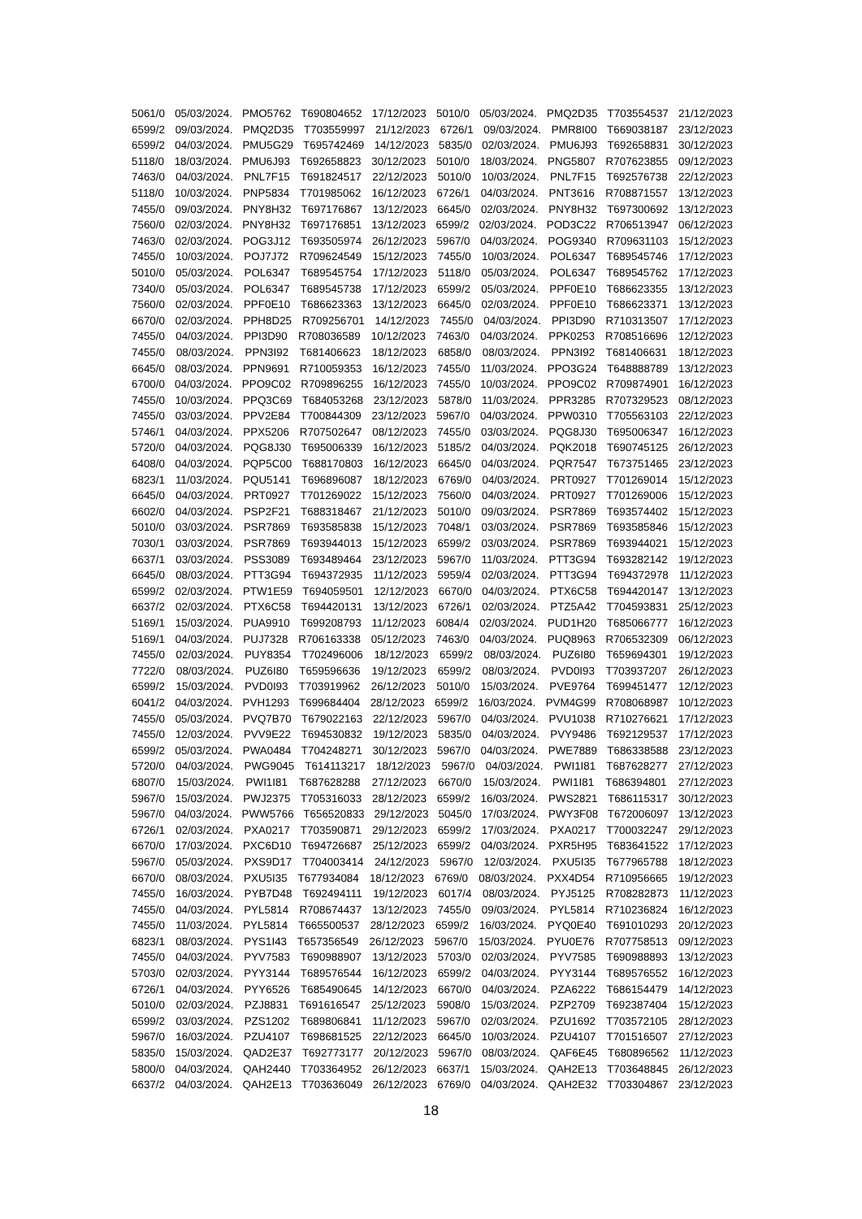5061/0 05/03/2024. PMO5762 T690804652 17/12/2023 5010/0 05/03/2024. PMQ2D35 T703554537 21/12/2023
6599/2 09/03/2024. PMQ2D35 T703559997 21/12/2023 6726/1 09/03/2024. PMR8I00 T669038187 23/12/2023
6599/2 04/03/2024. PMU5G29 T695742469 14/12/2023 5835/0 02/03/2024. PMU6J93 T692658831 30/12/2023
5118/0 18/03/2024. PMU6J93 T692658823 30/12/2023 5010/0 18/03/2024. PNG5807 R707623855 09/12/2023
7463/0 04/03/2024. PNL7F15 T691824517 22/12/2023 5010/0 10/03/2024. PNL7F15 T692576738 22/12/2023
5118/0 10/03/2024. PNP5834 T701985062 16/12/2023 6726/1 04/03/2024. PNT3616 R708871557 13/12/2023
7455/0 09/03/2024. PNY8H32 T697176867 13/12/2023 6645/0 02/03/2024. PNY8H32 T697300692 13/12/2023
7560/0 02/03/2024. PNY8H32 T697176851 13/12/2023 6599/2 02/03/2024. POD3C22 R706513947 06/12/2023
7463/0 02/03/2024. POG3J12 T693505974 26/12/2023 5967/0 04/03/2024. POG9340 R709631103 15/12/2023
7455/0 10/03/2024. POJ7J72 R709624549 15/12/2023 7455/0 10/03/2024. POL6347 T689545746 17/12/2023
5010/0 05/03/2024. POL6347 T689545754 17/12/2023 5118/0 05/03/2024. POL6347 T689545762 17/12/2023
7340/0 05/03/2024. POL6347 T689545738 17/12/2023 6599/2 05/03/2024. PPF0E10 T686623355 13/12/2023
7560/0 02/03/2024. PPF0E10 T686623363 13/12/2023 6645/0 02/03/2024. PPF0E10 T686623371 13/12/2023
6670/0 02/03/2024. PPH8D25 R709256701 14/12/2023 7455/0 04/03/2024. PPI3D90 R710313507 17/12/2023
7455/0 04/03/2024. PPI3D90 R708036589 10/12/2023 7463/0 04/03/2024. PPK0253 R708516696 12/12/2023
7455/0 08/03/2024. PPN3I92 T681406623 18/12/2023 6858/0 08/03/2024. PPN3I92 T681406631 18/12/2023
6645/0 08/03/2024. PPN9691 R710059353 16/12/2023 7455/0 11/03/2024. PPO3G24 T648888789 13/12/2023
6700/0 04/03/2024. PPO9C02 R709896255 16/12/2023 7455/0 10/03/2024. PPO9C02 R709874901 16/12/2023
7455/0 10/03/2024. PPQ3C69 T684053268 23/12/2023 5878/0 11/03/2024. PPR3285 R707329523 08/12/2023
7455/0 03/03/2024. PPV2E84 T700844309 23/12/2023 5967/0 04/03/2024. PPW0310 T705563103 22/12/2023
5746/1 04/03/2024. PPX5206 R707502647 08/12/2023 7455/0 03/03/2024. PQG8J30 T695006347 16/12/2023
5720/0 04/03/2024. PQG8J30 T695006339 16/12/2023 5185/2 04/03/2024. PQK2018 T690745125 26/12/2023
6408/0 04/03/2024. PQP5C00 T688170803 16/12/2023 6645/0 04/03/2024. PQR7547 T673751465 23/12/2023
6823/1 11/03/2024. PQU5141 T696896087 18/12/2023 6769/0 04/03/2024. PRT0927 T701269014 15/12/2023
6645/0 04/03/2024. PRT0927 T701269022 15/12/2023 7560/0 04/03/2024. PRT0927 T701269006 15/12/2023
6602/0 04/03/2024. PSP2F21 T688318467 21/12/2023 5010/0 09/03/2024. PSR7869 T693574402 15/12/2023
5010/0 03/03/2024. PSR7869 T693585838 15/12/2023 7048/1 03/03/2024. PSR7869 T693585846 15/12/2023
7030/1 03/03/2024. PSR7869 T693944013 15/12/2023 6599/2 03/03/2024. PSR7869 T693944021 15/12/2023
6637/1 03/03/2024. PSS3089 T693489464 23/12/2023 5967/0 11/03/2024. PTT3G94 T693282142 19/12/2023
6645/0 08/03/2024. PTT3G94 T694372935 11/12/2023 5959/4 02/03/2024. PTT3G94 T694372978 11/12/2023
6599/2 02/03/2024. PTW1E59 T694059501 12/12/2023 6670/0 04/03/2024. PTX6C58 T694420147 13/12/2023
6637/2 02/03/2024. PTX6C58 T694420131 13/12/2023 6726/1 02/03/2024. PTZ5A42 T704593831 25/12/2023
5169/1 15/03/2024. PUA9910 T699208793 11/12/2023 6084/4 02/03/2024. PUD1H20 T685066777 16/12/2023
5169/1 04/03/2024. PUJ7328 R706163338 05/12/2023 7463/0 04/03/2024. PUQ8963 R706532309 06/12/2023
7455/0 02/03/2024. PUY8354 T702496006 18/12/2023 6599/2 08/03/2024. PUZ6I80 T659694301 19/12/2023
7722/0 08/03/2024. PUZ6I80 T659596636 19/12/2023 6599/2 08/03/2024. PVD0I93 T703937207 26/12/2023
6599/2 15/03/2024. PVD0I93 T703919962 26/12/2023 5010/0 15/03/2024. PVE9764 T699451477 12/12/2023
6041/2 04/03/2024. PVH1293 T699684404 28/12/2023 6599/2 16/03/2024. PVM4G99 R708068987 10/12/2023
7455/0 05/03/2024. PVQ7B70 T679022163 22/12/2023 5967/0 04/03/2024. PVU1038 R710276621 17/12/2023
7455/0 12/03/2024. PVV9E22 T694530832 19/12/2023 5835/0 04/03/2024. PVY9486 T692129537 17/12/2023
6599/2 05/03/2024. PWA0484 T704248271 30/12/2023 5967/0 04/03/2024. PWE7889 T686338588 23/12/2023
5720/0 04/03/2024. PWG9045 T614113217 18/12/2023 5967/0 04/03/2024. PWI1I81 T687628277 27/12/2023
6807/0 15/03/2024. PWI1I81 T687628288 27/12/2023 6670/0 15/03/2024. PWI1I81 T686394801 27/12/2023
5967/0 15/03/2024. PWJ2375 T705316033 28/12/2023 6599/2 16/03/2024. PWS2821 T686115317 30/12/2023
5967/0 04/03/2024. PWW5766 T656520833 29/12/2023 5045/0 17/03/2024. PWY3F08 T672006097 13/12/2023
6726/1 02/03/2024. PXA0217 T703590871 29/12/2023 6599/2 17/03/2024. PXA0217 T700032247 29/12/2023
6670/0 17/03/2024. PXC6D10 T694726687 25/12/2023 6599/2 04/03/2024. PXR5H95 T683641522 17/12/2023
5967/0 05/03/2024. PXS9D17 T704003414 24/12/2023 5967/0 12/03/2024. PXU5I35 T677965788 18/12/2023
6670/0 08/03/2024. PXU5I35 T677934084 18/12/2023 6769/0 08/03/2024. PXX4D54 R710956665 19/12/2023
7455/0 16/03/2024. PYB7D48 T692494111 19/12/2023 6017/4 08/03/2024. PYJ5125 R708282873 11/12/2023
7455/0 04/03/2024. PYL5814 R708674437 13/12/2023 7455/0 09/03/2024. PYL5814 R710236824 16/12/2023
7455/0 11/03/2024. PYL5814 T665500537 28/12/2023 6599/2 16/03/2024. PYQ0E40 T691010293 20/12/2023
6823/1 08/03/2024. PYS1I43 T657356549 26/12/2023 5967/0 15/03/2024. PYU0E76 R707758513 09/12/2023
7455/0 04/03/2024. PYV7583 T690988907 13/12/2023 5703/0 02/03/2024. PYV7585 T690988893 13/12/2023
5703/0 02/03/2024. PYY3144 T689576544 16/12/2023 6599/2 04/03/2024. PYY3144 T689576552 16/12/2023
6726/1 04/03/2024. PYY6526 T685490645 14/12/2023 6670/0 04/03/2024. PZA6222 T686154479 14/12/2023
5010/0 02/03/2024. PZJ8831 T691616547 25/12/2023 5908/0 15/03/2024. PZP2709 T692387404 15/12/2023
6599/2 03/03/2024. PZS1202 T689806841 11/12/2023 5967/0 02/03/2024. PZU1692 T703572105 28/12/2023
5967/0 16/03/2024. PZU4107 T698681525 22/12/2023 6645/0 10/03/2024. PZU4107 T701516507 27/12/2023
5835/0 15/03/2024. QAD2E37 T692773177 20/12/2023 5967/0 08/03/2024. QAF6E45 T680896562 11/12/2023
5800/0 04/03/2024. QAH2440 T703364952 26/12/2023 6637/1 15/03/2024. QAH2E13 T703648845 26/12/2023
6637/2 04/03/2024. QAH2E13 T703636049 26/12/2023 6769/0 04/03/2024. QAH2E32 T703304867 23/12/2023
18